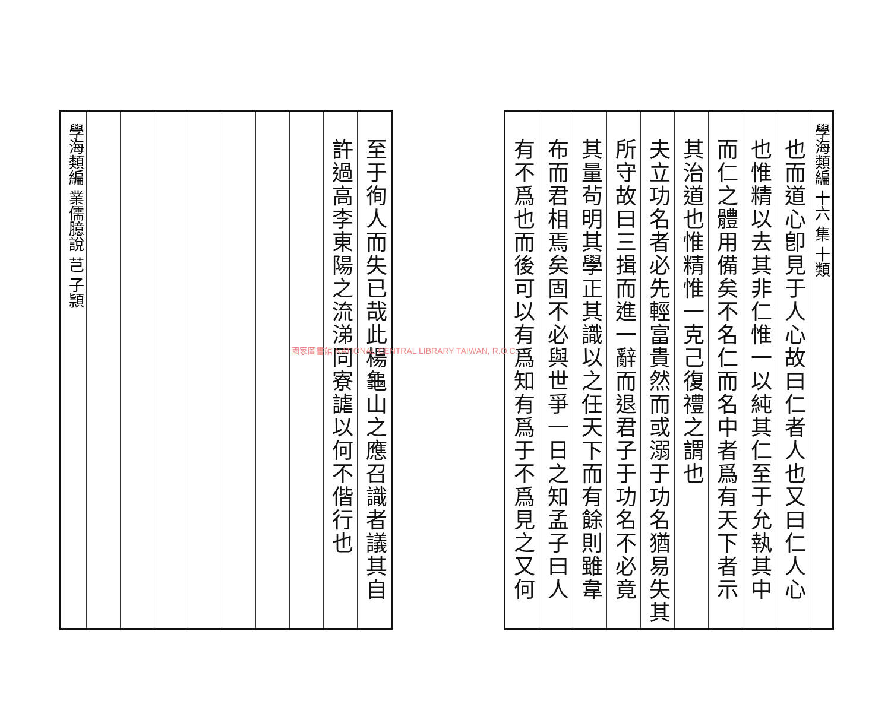學海類編 十六 集 十類
也而道心卽見于人心故曰仁者人也又曰仁人心
也惟精以去其非仁惟一以純其仁至于允執其中
而仁之體用備矣不名仁而名中者爲有天下者示
其治道也惟精惟一克己復禮之謂也
夫立功名者必先輕富貴然而或溺于功名猶易失其
所守故曰三揖而進一辭而退君子于功名不必竟
其量茍明其學正其識以之任天下而有餘則雖韋
布而君相焉矣固不必與世爭一日之知孟子曰人
有不爲也而後可以有爲知有爲于不爲見之又何
至于徇人而失已哉此楊龜山之應召識者議其自
許過高李東陽之流涕同寮謔以何不偕行也
學海類編 業儒臆說 芑 子頴
國家圖書館 NATIONAL CENTRAL LIBRARY TAIWAN, R.O.C.